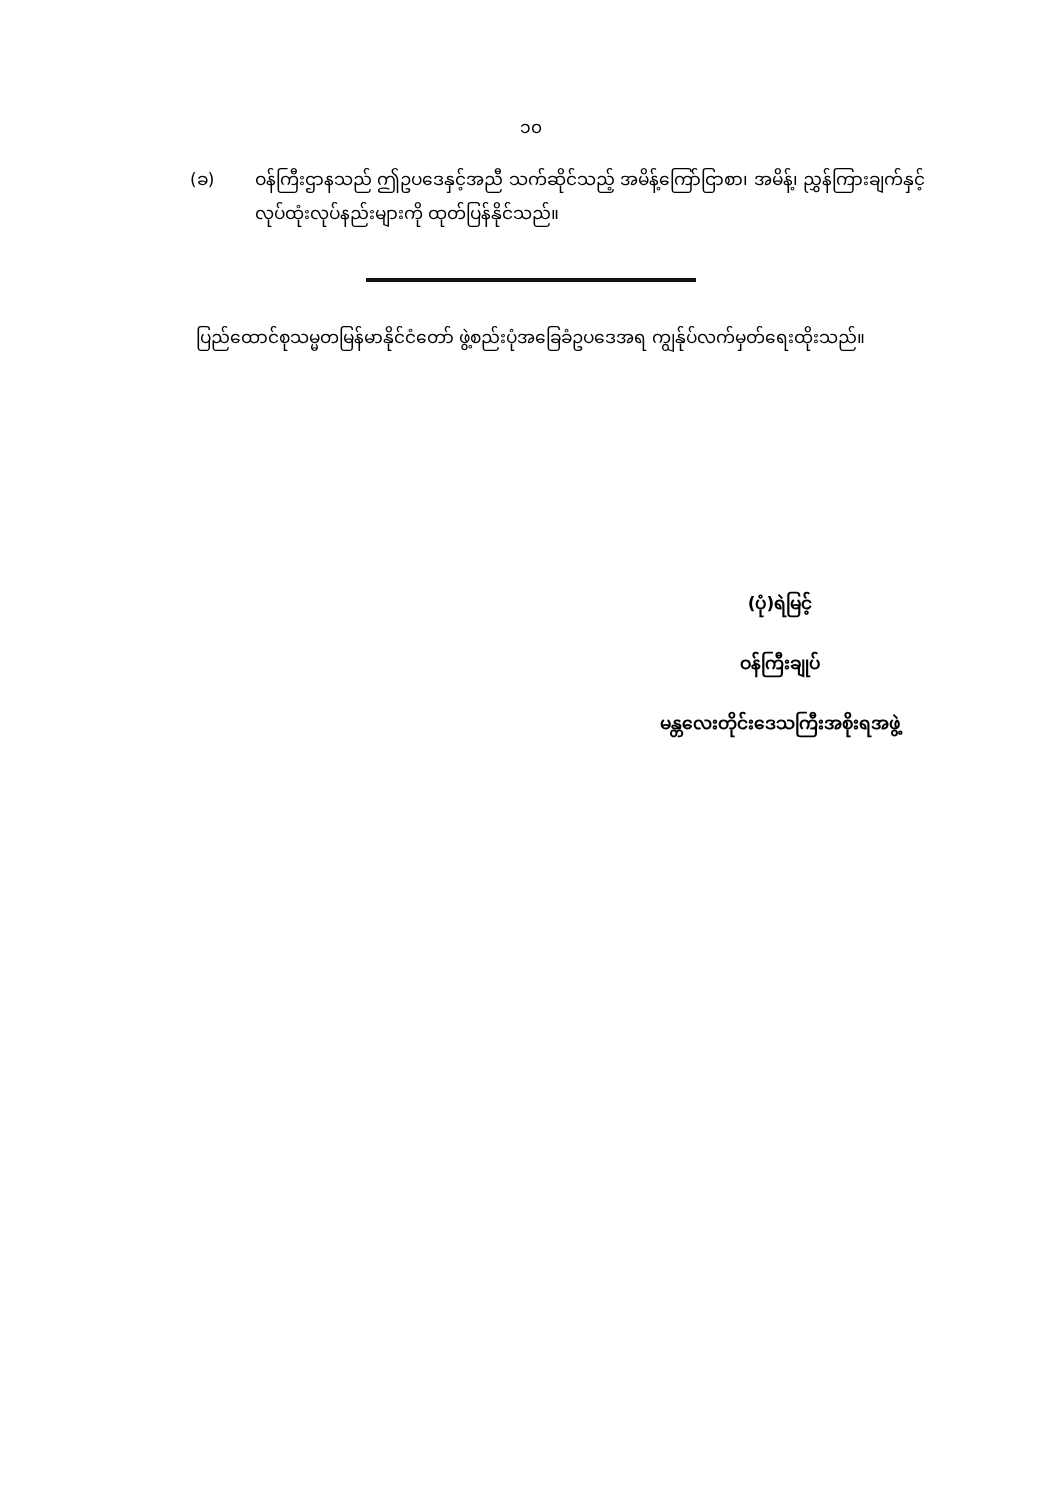၁၀
(ခ) ဝန်ကြီးဌာနသည် ဤဥပဒေနှင့်အညီ သက်ဆိုင်သည့် အမိန့်ကြော်ငြာစာ၊ အမိန့်၊ ညွှန်ကြားချက်နှင့် လုပ်ထုံးလုပ်နည်းများကို ထုတ်ပြန်နိုင်သည်။
ပြည်ထောင်စုသမ္မတမြန်မာနိုင်ငံတော် ဖွဲ့စည်းပုံအခြေခံဥပဒေအရ ကျွန်ုပ်လက်မှတ်ရေးထိုးသည်။
(ပုံ)ရဲမြင့်
ဝန်ကြီးချုပ်
မန္တလေးတိုင်းဒေသကြီးအစိုးရအဖွဲ့